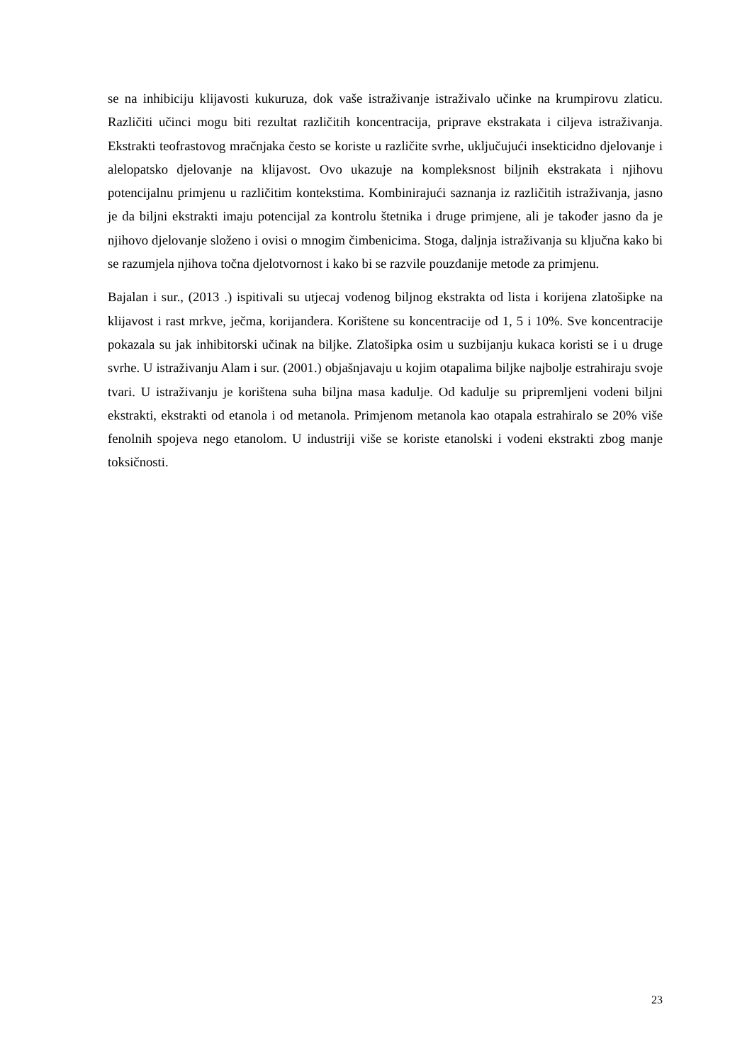se na inhibiciju klijavosti kukuruza, dok vaše istraživanje istraživalo učinke na krumpirovu zlaticu. Različiti učinci mogu biti rezultat različitih koncentracija, priprave ekstrakata i ciljeva istraživanja. Ekstrakti teofrastovog mračnjaka često se koriste u različite svrhe, uključujući insekticidno djelovanje i alelopatsko djelovanje na klijavost. Ovo ukazuje na kompleksnost biljnih ekstrakata i njihovu potencijalnu primjenu u različitim kontekstima. Kombinirajući saznanja iz različitih istraživanja, jasno je da biljni ekstrakti imaju potencijal za kontrolu štetnika i druge primjene, ali je također jasno da je njihovo djelovanje složeno i ovisi o mnogim čimbenicima. Stoga, daljnja istraživanja su ključna kako bi se razumjela njihova točna djelotvornost i kako bi se razvile pouzdanije metode za primjenu.
Bajalan i sur., (2013 .) ispitivali su utjecaj vodenog biljnog ekstrakta od lista i korijena zlatošipke na klijavost i rast mrkve, ječma, korijandera. Korištene su koncentracije od 1, 5 i 10%. Sve koncentracije pokazala su jak inhibitorski učinak na biljke. Zlatošipka osim u suzbijanju kukaca koristi se i u druge svrhe. U istraživanju Alam i sur. (2001.) objašnjavaju u kojim otapalima biljke najbolje estrahiraju svoje tvari. U istraživanju je korištena suha biljna masa kadulje. Od kadulje su pripremljeni vodeni biljni ekstrakti, ekstrakti od etanola i od metanola. Primjenom metanola kao otapala estrahiralo se 20% više fenolnih spojeva nego etanolom. U industriji više se koriste etanolski i vodeni ekstrakti zbog manje toksičnosti.
23